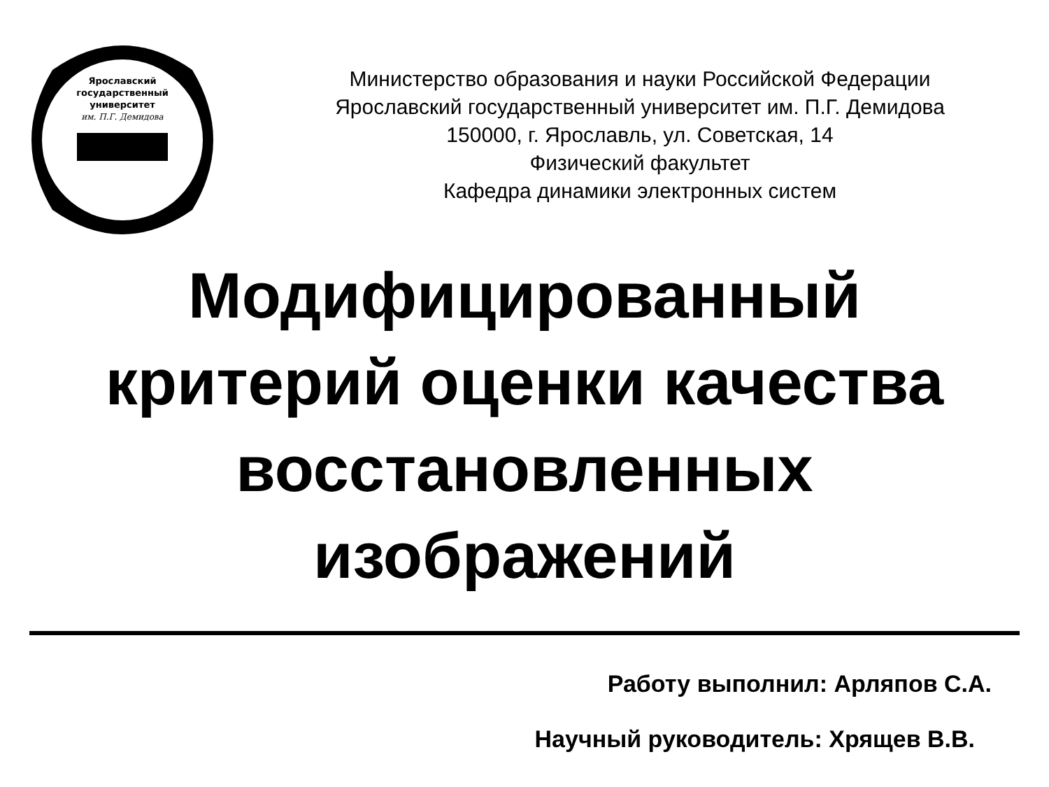Ярославский
государственный
университет
им. П.Г. Демидова
Министерство образования и науки Российской Федерации
Ярославский государственный университет им. П.Г. Демидова
150000, г. Ярославль, ул. Советская, 14
Физический факультет
Кафедра динамики электронных систем
Модифицированный
критерий оценки качества
восстановленных
изображений
Работу выполнил: Арляпов С.А.
Научный руководитель: Хрящев В.В.